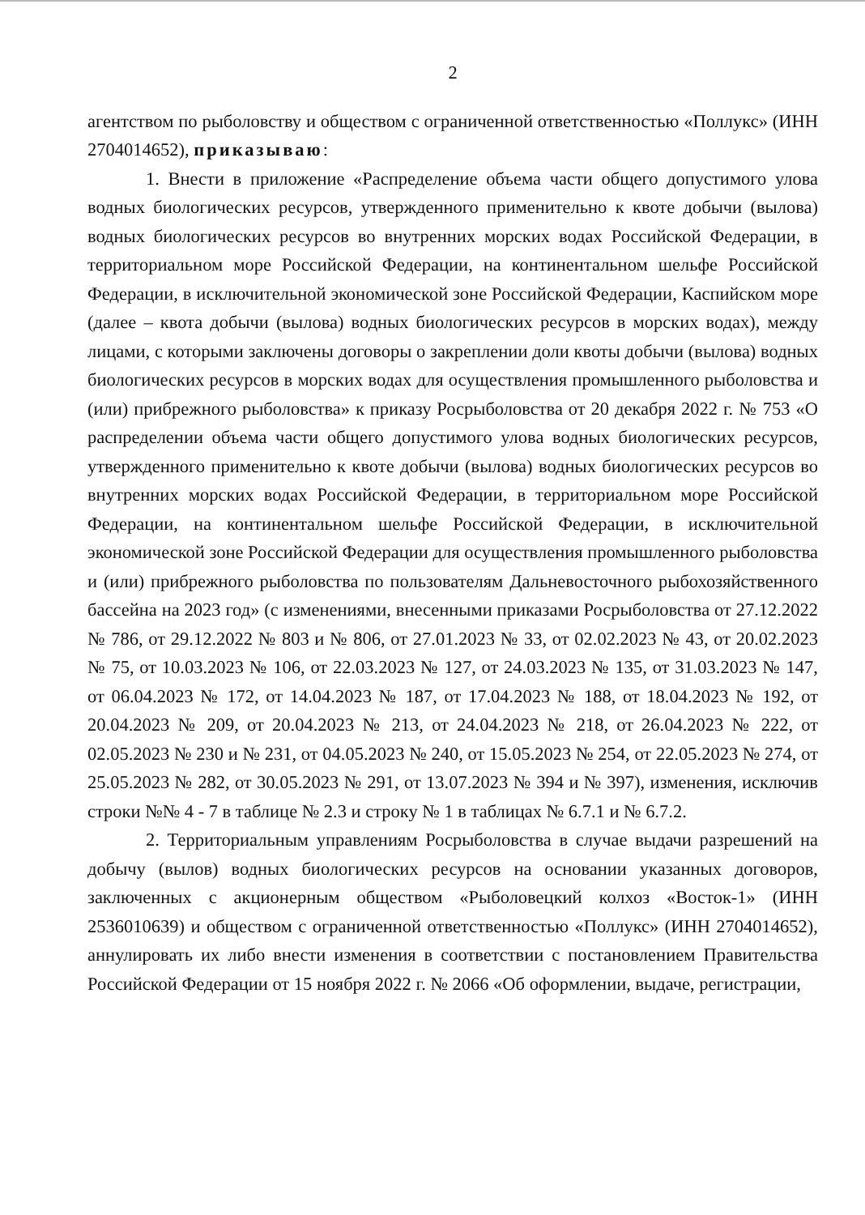2
агентством по рыболовству и обществом с ограниченной ответственностью «Поллукс» (ИНН 2704014652), приказываю:
1. Внести в приложение «Распределение объема части общего допустимого улова водных биологических ресурсов, утвержденного применительно к квоте добычи (вылова) водных биологических ресурсов во внутренних морских водах Российской Федерации, в территориальном море Российской Федерации, на континентальном шельфе Российской Федерации, в исключительной экономической зоне Российской Федерации, Каспийском море (далее – квота добычи (вылова) водных биологических ресурсов в морских водах), между лицами, с которыми заключены договоры о закреплении доли квоты добычи (вылова) водных биологических ресурсов в морских водах для осуществления промышленного рыболовства и (или) прибрежного рыболовства» к приказу Росрыболовства от 20 декабря 2022 г. № 753 «О распределении объема части общего допустимого улова водных биологических ресурсов, утвержденного применительно к квоте добычи (вылова) водных биологических ресурсов во внутренних морских водах Российской Федерации, в территориальном море Российской Федерации, на континентальном шельфе Российской Федерации, в исключительной экономической зоне Российской Федерации для осуществления промышленного рыболовства и (или) прибрежного рыболовства по пользователям Дальневосточного рыбохозяйственного бассейна на 2023 год» (с изменениями, внесенными приказами Росрыболовства от 27.12.2022 № 786, от 29.12.2022 № 803 и № 806, от 27.01.2023 № 33, от 02.02.2023 № 43, от 20.02.2023 № 75, от 10.03.2023 № 106, от 22.03.2023 № 127, от 24.03.2023 № 135, от 31.03.2023 № 147, от 06.04.2023 № 172, от 14.04.2023 № 187, от 17.04.2023 № 188, от 18.04.2023 № 192, от 20.04.2023 № 209, от 20.04.2023 № 213, от 24.04.2023 № 218, от 26.04.2023 № 222, от 02.05.2023 № 230 и № 231, от 04.05.2023 № 240, от 15.05.2023 № 254, от 22.05.2023 № 274, от 25.05.2023 № 282, от 30.05.2023 № 291, от 13.07.2023 № 394 и № 397), изменения, исключив строки №№ 4 - 7 в таблице № 2.3 и строку № 1 в таблицах № 6.7.1 и № 6.7.2.
2. Территориальным управлениям Росрыболовства в случае выдачи разрешений на добычу (вылов) водных биологических ресурсов на основании указанных договоров, заключенных с акционерным обществом «Рыболовецкий колхоз «Восток-1» (ИНН 2536010639) и обществом с ограниченной ответственностью «Поллукс» (ИНН 2704014652), аннулировать их либо внести изменения в соответствии с постановлением Правительства Российской Федерации от 15 ноября 2022 г. № 2066 «Об оформлении, выдаче, регистрации,